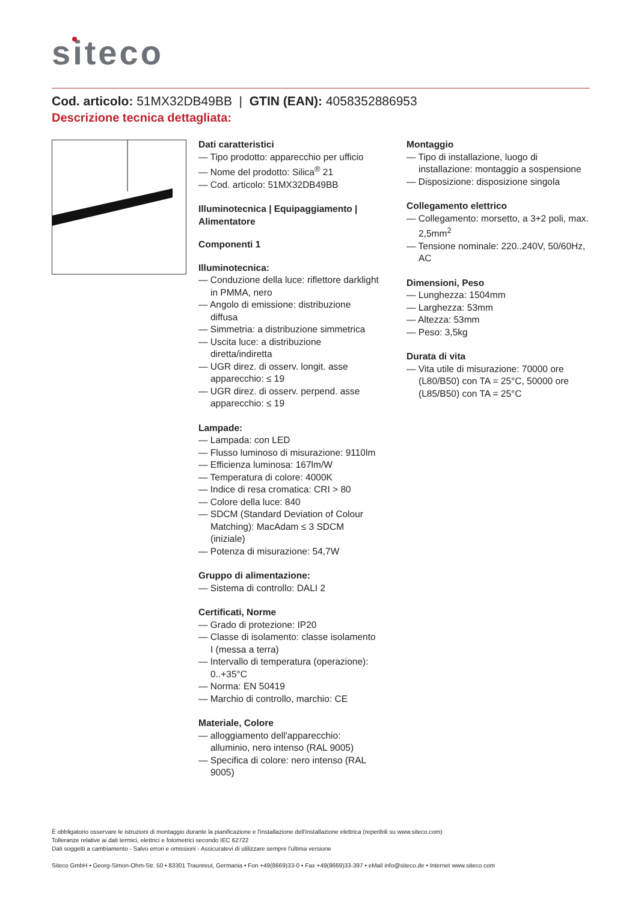siteco
Cod. articolo: 51MX32DB49BB | GTIN (EAN): 4058352886953
Descrizione tecnica dettagliata:
Dati caratteristici
— Tipo prodotto: apparecchio per ufficio
— Nome del prodotto: Silica<sup>®</sup> 21
— Cod. articolo: 51MX32DB49BB
Illuminotecnica | Equipaggiamento | Alimentatore
Componenti 1
Illuminotecnica:
— Conduzione della luce: riflettore darklight in PMMA, nero
— Angolo di emissione: distribuzione diffusa
— Simmetria: a distribuzione simmetrica
— Uscita luce: a distribuzione diretta/indiretta
— UGR direz. di osserv. longit. asse apparecchio: ≤ 19
— UGR direz. di osserv. perpend. asse apparecchio: ≤ 19
Lampade:
— Lampada: con LED
— Flusso luminoso di misurazione: 9110lm
— Efficienza luminosa: 167lm/W
— Temperatura di colore: 4000K
— Indice di resa cromatica: CRI > 80
— Colore della luce: 840
— SDCM (Standard Deviation of Colour Matching): MacAdam ≤ 3 SDCM (iniziale)
— Potenza di misurazione: 54,7W
Gruppo di alimentazione:
— Sistema di controllo: DALI 2
Certificati, Norme
— Grado di protezione: IP20
— Classe di isolamento: classe isolamento I (messa a terra)
— Intervallo di temperatura (operazione): 0..+35°C
— Norma: EN 50419
— Marchio di controllo, marchio: CE
Materiale, Colore
— alloggiamento dell'apparecchio: alluminio, nero intenso (RAL 9005)
— Specifica di colore: nero intenso (RAL 9005)
Montaggio
— Tipo di installazione, luogo di installazione: montaggio a sospensione
— Disposizione: disposizione singola
Collegamento elettrico
— Collegamento: morsetto, a 3+2 poli, max. 2,5mm<sup>2</sup>
— Tensione nominale: 220..240V, 50/60Hz, AC
Dimensioni, Peso
— Lunghezza: 1504mm
— Larghezza: 53mm
— Altezza: 53mm
— Peso: 3,5kg
Durata di vita
— Vita utile di misurazione: 70000 ore (L80/B50) con TA = 25°C, 50000 ore (L85/B50) con TA = 25°C
È obbligatorio osservare le istruzioni di montaggio durante la pianificazione e l'installazione dell'installazione elettrica (reperibili su www.siteco.com)
Tolleranze relative ai dati termici, elettrici e fotometrici secondo IEC 62722
Dati soggetti a cambiamento - Salvo errori e omissioni - Assicuratevi di utilizzare sempre l'ultima versione
Siteco GmbH • Georg-Simon-Ohm-Str. 50 • 83301 Traunreut, Germania • Fon +49(8669)33-0 • Fax +49(8669)33-397 • eMail info@siteco.de • Internet www.siteco.com